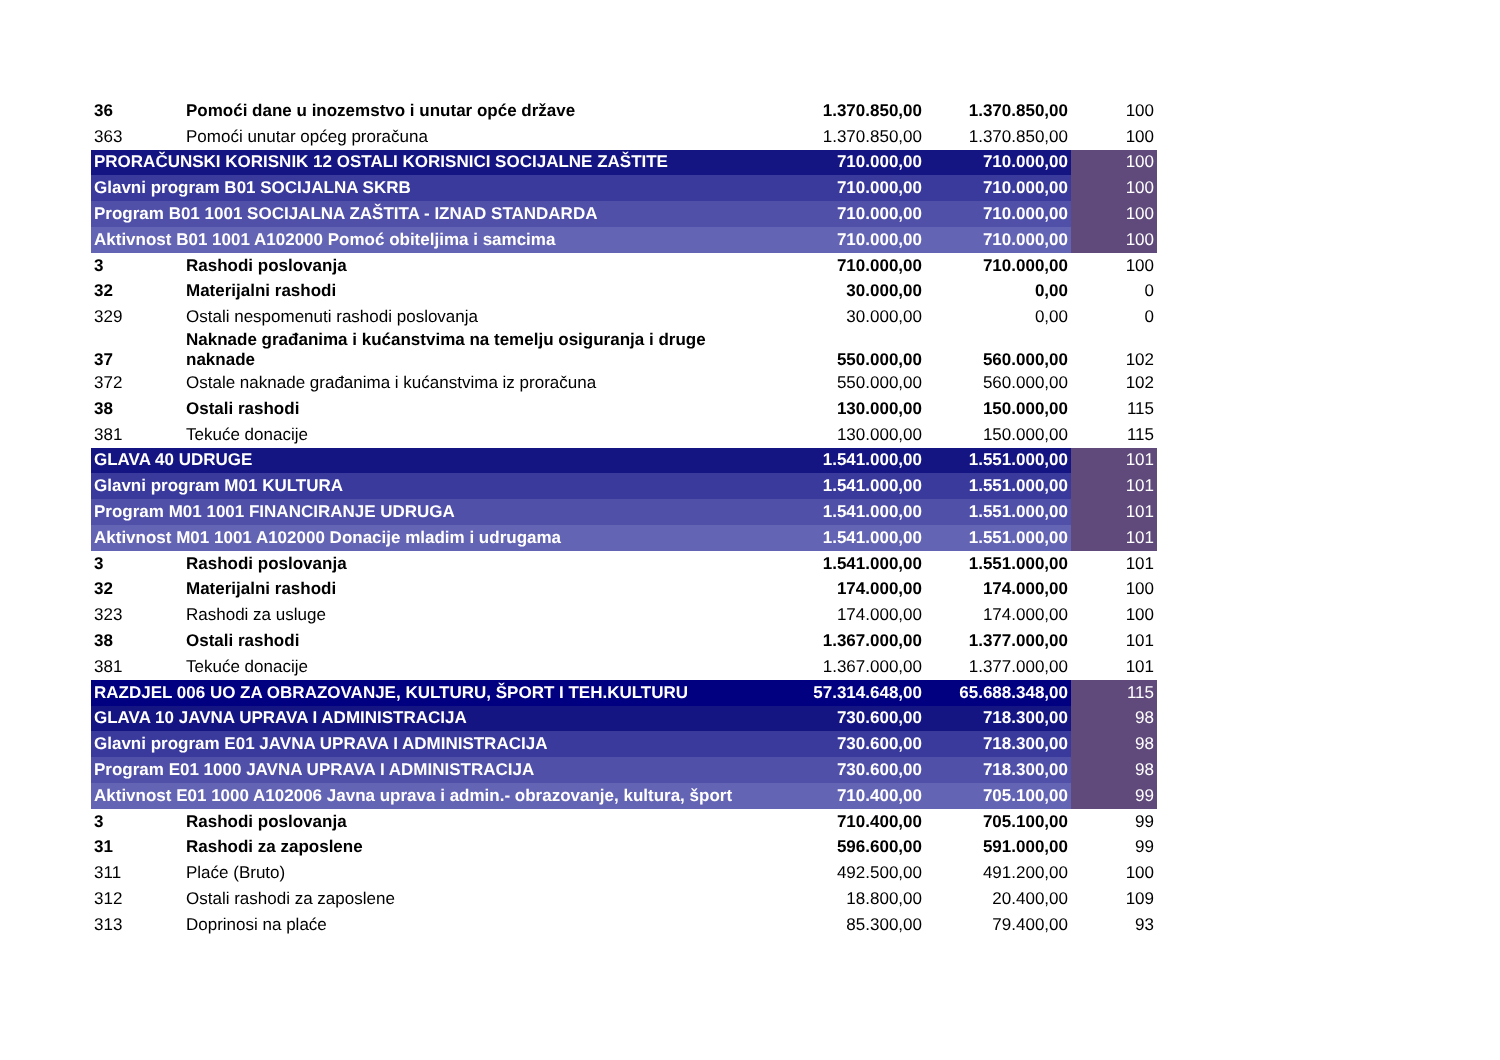| 36 | Pomoći dane u inozemstvo i unutar opće države | 1.370.850,00 | 1.370.850,00 | 100 |
| 363 | Pomoći unutar općeg proračuna | 1.370.850,00 | 1.370.850,00 | 100 |
| PRORAČUNSKI KORISNIK 12 OSTALI KORISNICI SOCIJALNE ZAŠTITE | | 710.000,00 | 710.000,00 | 100 |
| Glavni program B01 SOCIJALNA SKRB | | 710.000,00 | 710.000,00 | 100 |
| Program B01 1001 SOCIJALNA ZAŠTITA - IZNAD STANDARDA | | 710.000,00 | 710.000,00 | 100 |
| Aktivnost B01 1001 A102000 Pomoć obiteljima i samcima | | 710.000,00 | 710.000,00 | 100 |
| 3 | Rashodi poslovanja | 710.000,00 | 710.000,00 | 100 |
| 32 | Materijalni rashodi | 30.000,00 | 0,00 | 0 |
| 329 | Ostali nespomenuti rashodi poslovanja | 30.000,00 | 0,00 | 0 |
| 37 | Naknade građanima i kućanstvima na temelju osiguranja i druge naknade | 550.000,00 | 560.000,00 | 102 |
| 372 | Ostale naknade građanima i kućanstvima iz proračuna | 550.000,00 | 560.000,00 | 102 |
| 38 | Ostali rashodi | 130.000,00 | 150.000,00 | 115 |
| 381 | Tekuće donacije | 130.000,00 | 150.000,00 | 115 |
| GLAVA 40 UDRUGE | | 1.541.000,00 | 1.551.000,00 | 101 |
| Glavni program M01 KULTURA | | 1.541.000,00 | 1.551.000,00 | 101 |
| Program M01 1001 FINANCIRANJE UDRUGA | | 1.541.000,00 | 1.551.000,00 | 101 |
| Aktivnost M01 1001 A102000 Donacije mladim i udrugama | | 1.541.000,00 | 1.551.000,00 | 101 |
| 3 | Rashodi poslovanja | 1.541.000,00 | 1.551.000,00 | 101 |
| 32 | Materijalni rashodi | 174.000,00 | 174.000,00 | 100 |
| 323 | Rashodi za usluge | 174.000,00 | 174.000,00 | 100 |
| 38 | Ostali rashodi | 1.367.000,00 | 1.377.000,00 | 101 |
| 381 | Tekuće donacije | 1.367.000,00 | 1.377.000,00 | 101 |
| RAZDJEL 006 UO ZA OBRAZOVANJE, KULTURU, ŠPORT I TEH.KULTURU | | 57.314.648,00 | 65.688.348,00 | 115 |
| GLAVA 10 JAVNA UPRAVA I ADMINISTRACIJA | | 730.600,00 | 718.300,00 | 98 |
| Glavni program E01 JAVNA UPRAVA I ADMINISTRACIJA | | 730.600,00 | 718.300,00 | 98 |
| Program E01 1000 JAVNA UPRAVA I ADMINISTRACIJA | | 730.600,00 | 718.300,00 | 98 |
| Aktivnost E01 1000 A102006 Javna uprava i admin.- obrazovanje, kultura, šport | | 710.400,00 | 705.100,00 | 99 |
| 3 | Rashodi poslovanja | 710.400,00 | 705.100,00 | 99 |
| 31 | Rashodi za zaposlene | 596.600,00 | 591.000,00 | 99 |
| 311 | Plaće (Bruto) | 492.500,00 | 491.200,00 | 100 |
| 312 | Ostali rashodi za zaposlene | 18.800,00 | 20.400,00 | 109 |
| 313 | Doprinosi na plaće | 85.300,00 | 79.400,00 | 93 |